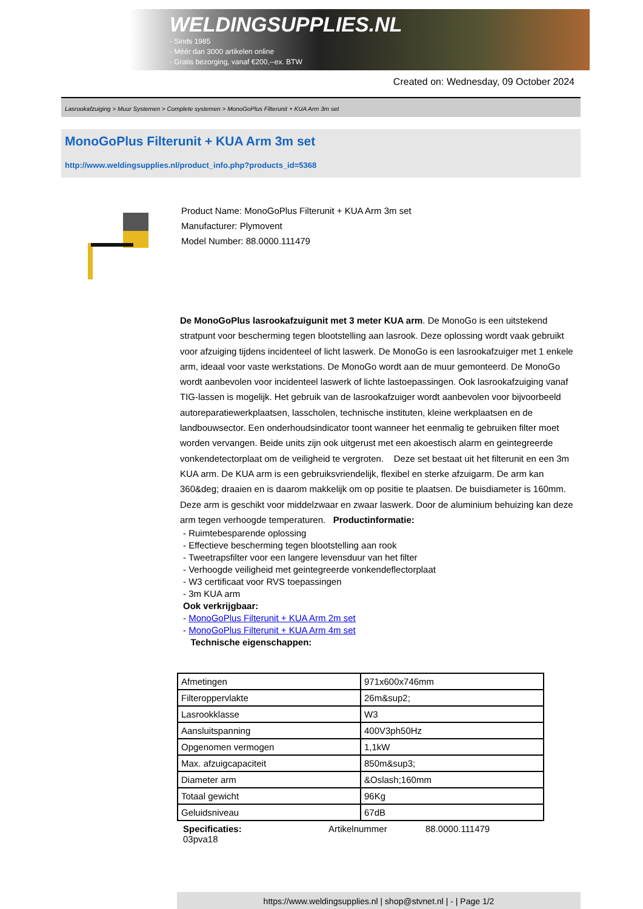WELDINGSUPPLIES.NL
- Sinds 1985
- Méér dan 3000 artikelen online
- Gratis bezorging, vanaf €200,--ex. BTW
Created on: Wednesday, 09 October 2024
Lasrookafzuiging > Muur Systemen > Complete systemen > MonoGoPlus Filterunit + KUA Arm 3m set
MonoGoPlus Filterunit + KUA Arm 3m set
http://www.weldingsupplies.nl/product_info.php?products_id=5368
Product Name: MonoGoPlus Filterunit + KUA Arm 3m set
Manufacturer: Plymovent
Model Number: 88.0000.111479
De MonoGoPlus lasrookafzuigunit met 3 meter KUA arm. De MonoGo is een uitstekend stratpunt voor bescherming tegen blootstelling aan lasrook. Deze oplossing wordt vaak gebruikt voor afzuiging tijdens incidenteel of licht laswerk. De MonoGo is een lasrookafzuiger met 1 enkele arm, ideaal voor vaste werkstations. De MonoGo wordt aan de muur gemonteerd. De MonoGo wordt aanbevolen voor incidenteel laswerk of lichte lastoepassingen. Ook lasrookafzuiging vanaf TIG-lassen is mogelijk. Het gebruik van de lasrookafzuiger wordt aanbevolen voor bijvoorbeeld autoreparatiewerkplaatsen, lasscholen, technische instituten, kleine werkplaatsen en de landbouwsector. Een onderhoudsindicator toont wanneer het eenmalig te gebruiken filter moet worden vervangen. Beide units zijn ook uitgerust met een akoestisch alarm en geintegreerde vonkendetectorplaat om de veiligheid te vergroten. Deze set bestaat uit het filterunit en een 3m KUA arm. De KUA arm is een gebruiksvriendelijk, flexibel en sterke afzuigarm. De arm kan 360&deg; draaien en is daarom makkelijk om op positie te plaatsen. De buisdiameter is 160mm. Deze arm is geschikt voor middelzwaar en zwaar laswerk. Door de aluminium behuizing kan deze arm tegen verhoogde temperaturen. Productinformatie:
- Ruimtebesparende oplossing
- Effectieve bescherming tegen blootstelling aan rook
- Tweetrapsfilter voor een langere levensduur van het filter
- Verhoogde veiligheid met geintegreerde vonkendeflectorplaat
- W3 certificaat voor RVS toepassingen
- 3m KUA arm
Ook verkrijgbaar:
- MonoGoPlus Filterunit + KUA Arm 2m set
- MonoGoPlus Filterunit + KUA Arm 4m set
Technische eigenschappen:
| Afmetingen | 971x600x746mm |
| Filteroppervlakte | 26m&sup2; |
| Lasrookklasse | W3 |
| Aansluitspanning | 400V3ph50Hz |
| Opgenomen vermogen | 1,1kW |
| Max. afzuigcapaciteit | 850m&sup3; |
| Diameter arm | &Oslash;160mm |
| Totaal gewicht | 96Kg |
| Geluidsniveau | 67dB |
Specificaties:
03pva18 Artikelnummer 88.0000.111479
https://www.weldingsupplies.nl | shop@stvnet.nl | - | Page 1/2